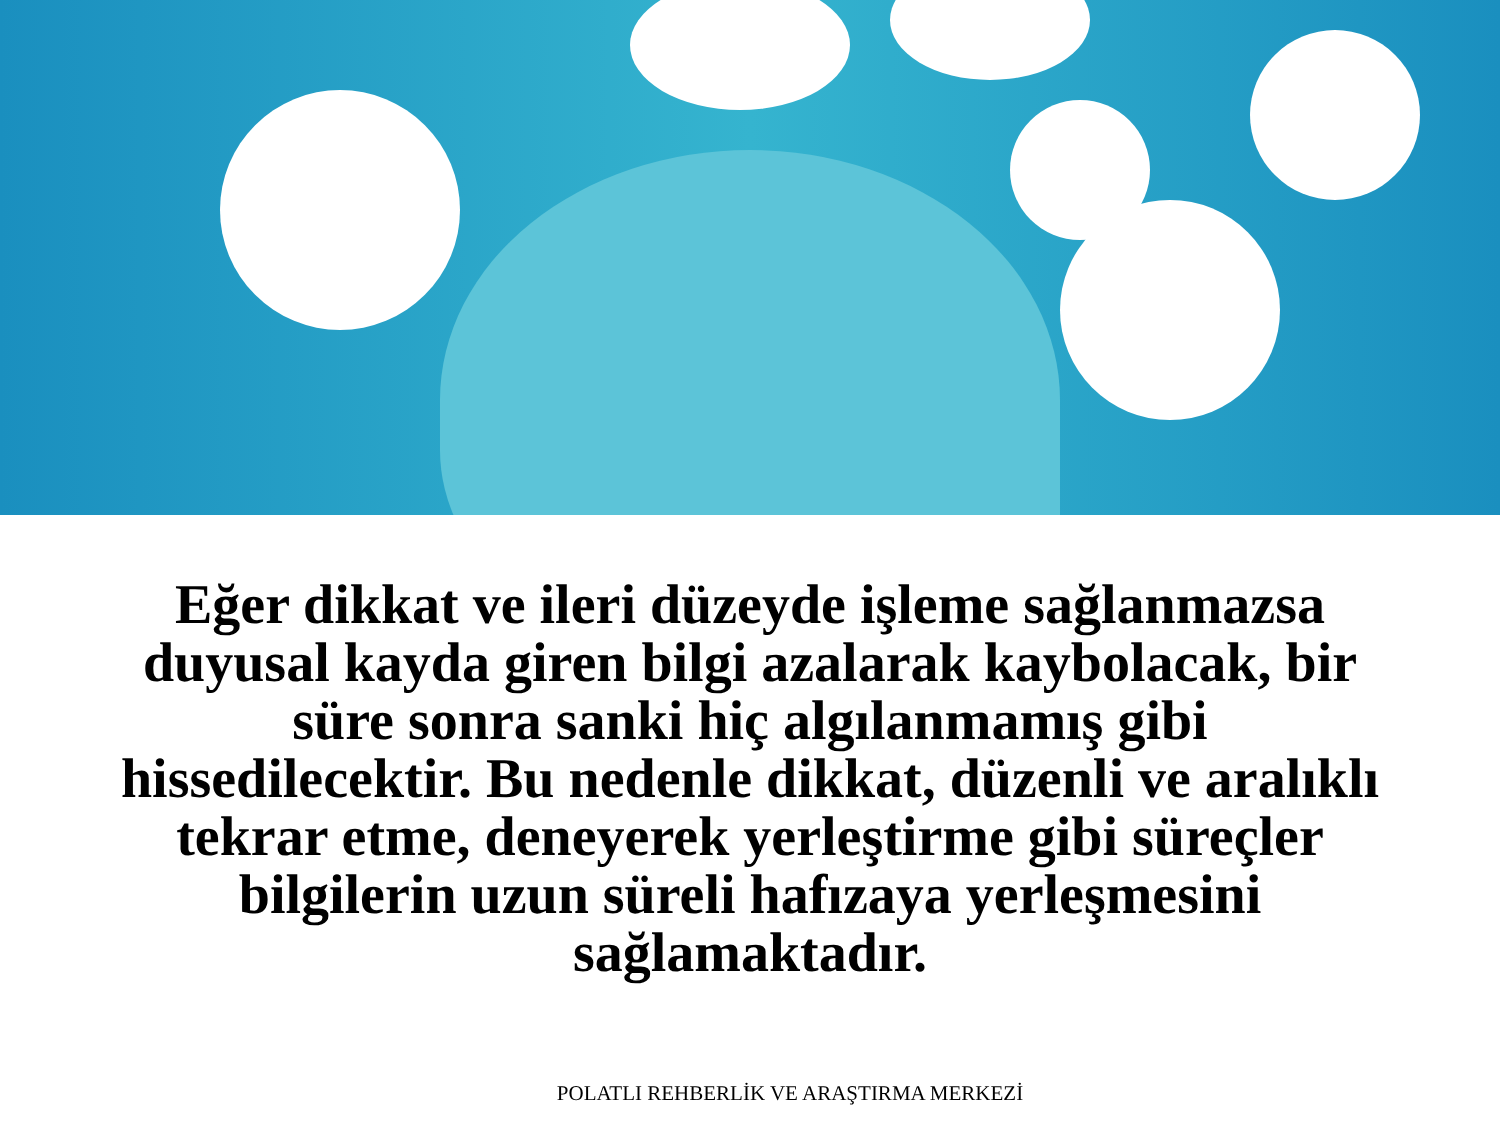Eğer dikkat ve ileri düzeyde işleme sağlanmazsa duyusal kayda giren bilgi azalarak kaybolacak, bir süre sonra sanki hiç algılanmamış gibi hissedilecektir. Bu nedenle dikkat, düzenli ve aralıklı tekrar etme, deneyerek yerleştirme gibi süreçler bilgilerin uzun süreli hafızaya yerleşmesini sağlamaktadır.
POLATLI REHBERLİK VE ARAŞTIRMA MERKEZİ